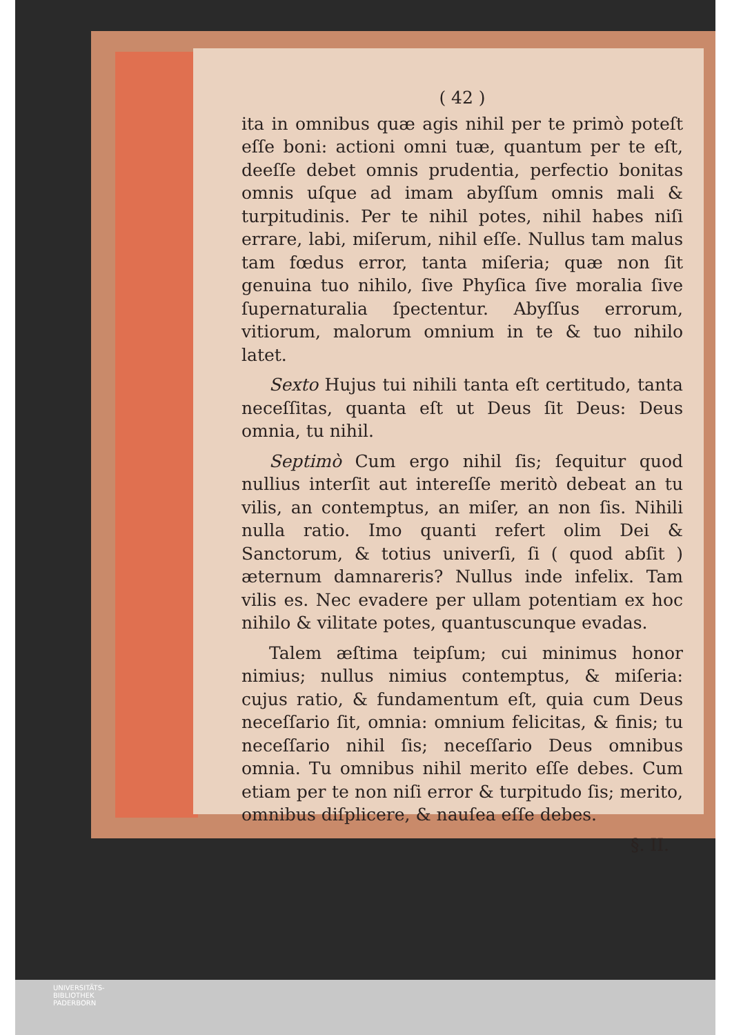( 42 )
ita in omnibus quæ agis nihil per te primò poteſt eſſe boni: actioni omni tuæ, quantum per te eſt, deeſſe debet omnis prudentia, perfectio bonitas omnis uſque ad imam abyſſum omnis mali & turpitudinis. Per te nihil potes, nihil habes niſi errare, labi, miſerum, nihil eſſe. Nullus tam malus tam fœdus error, tanta miſeria; quæ non ſit genuina tuo nihilo, ſive Phyſica ſive moralia ſive ſupernaturalia ſpectentur. Abyſſus errorum, vitiorum, malorum omnium in te & tuo nihilo latet.
Sexto Hujus tui nihili tanta eſt certitudo, tanta neceſſitas, quanta eſt ut Deus ſit Deus: Deus omnia, tu nihil.
Septimò Cum ergo nihil ſis; ſequitur quod nullius interſit aut intereſſe meritò debeat an tu vilis, an contemptus, an miſer, an non ſis. Nihili nulla ratio. Imo quanti refert olim Dei & Sanctorum, & totius univerſi, ſi ( quod abſit ) æternum damnareris? Nullus inde infelix. Tam vilis es. Nec evadere per ullam potentiam ex hoc nihilo & vilitate potes, quantuscunque evadas.
Talem æſtima teipſum; cui minimus honor nimius; nullus nimius contemptus, & miſeria: cujus ratio, & fundamentum eſt, quia cum Deus neceſſario ſit, omnia: omnium felicitas, & finis; tu neceſſario nihil ſis; neceſſario Deus omnibus omnia. Tu omnibus nihil merito eſſe debes. Cum etiam per te non niſi error & turpitudo ſis; merito, omnibus diſplicere, & nauſea eſſe debes.
§. II.
UNIVERSITÄTS-
BIBLIOTHEK
PADERBORN